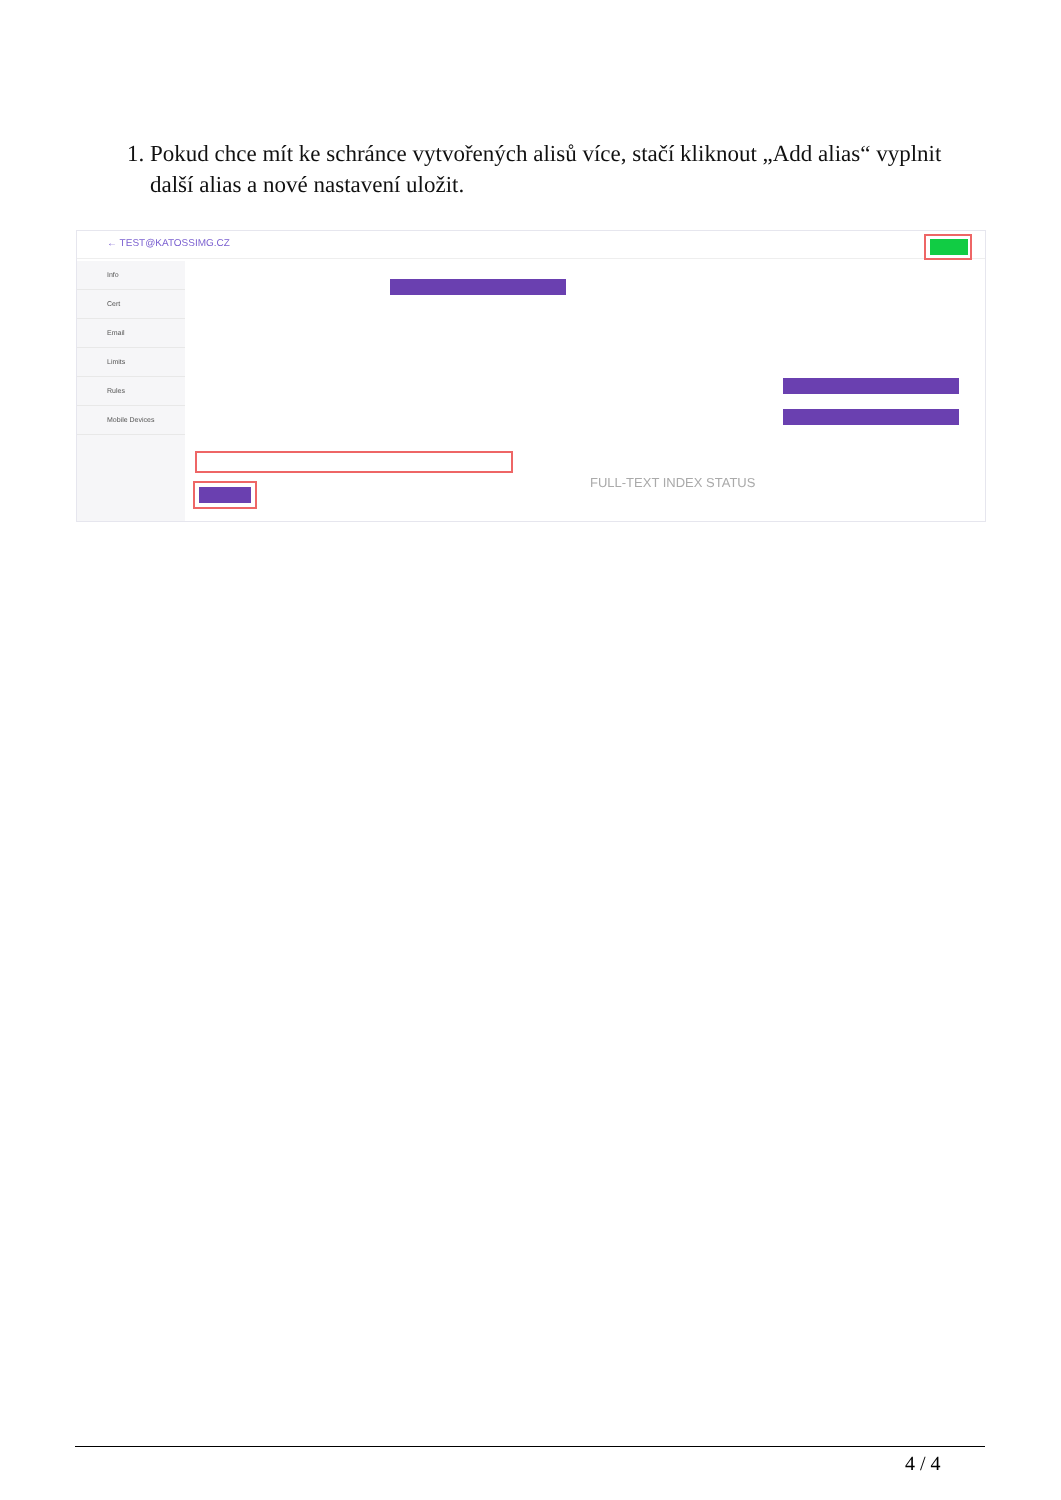1. Pokud chce mít ke schránce vytvořených alisů více, stačí kliknout „Add alias“ vyplnit další alias a nové nastavení uložit.
← TEST@KATOSSIMG.CZ
Info
Cert
Email
Limits
Rules
Mobile Devices
FULL-TEXT INDEX STATUS
4 / 4